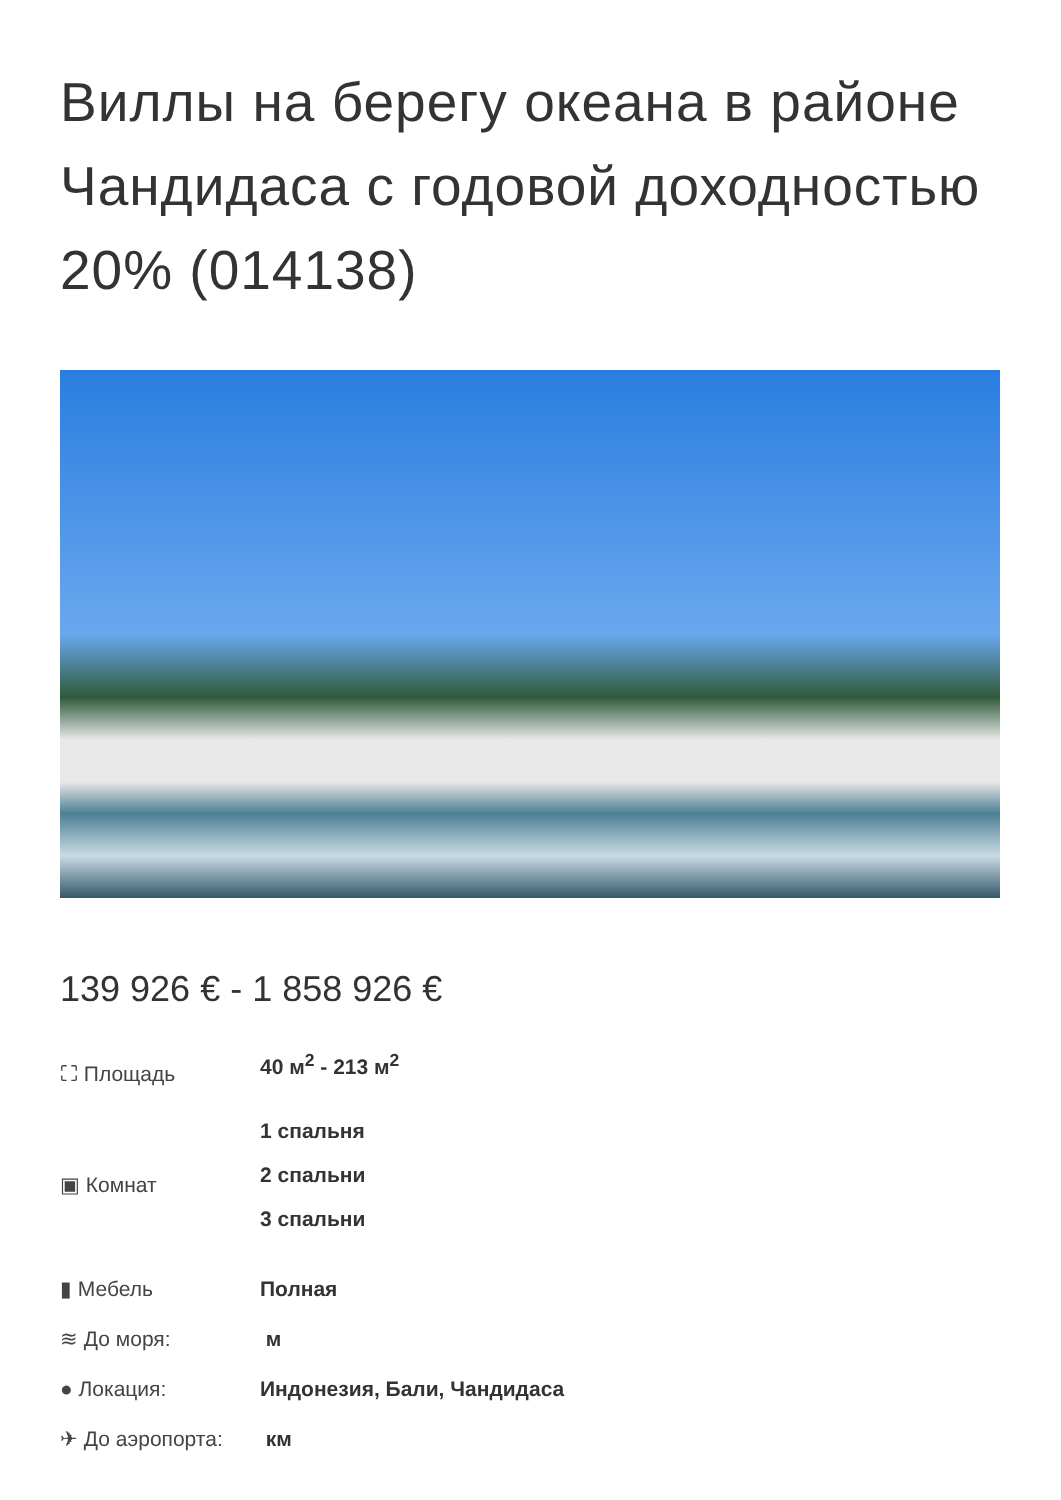Виллы на берегу океана в районе Чандидаса с годовой доходностью 20% (014138)
139 926 € - 1 858 926 €
⛶ Площадь 40 м<sup>2</sup> - 213 м<sup>2</sup>
▣ Комнат
1 спальня
2 спальни
3 спальни
▮ Мебель Полная
≋ До моря: м
● Локация: Индонезия, Бали, Чандидаса
✈ До аэропорта: км